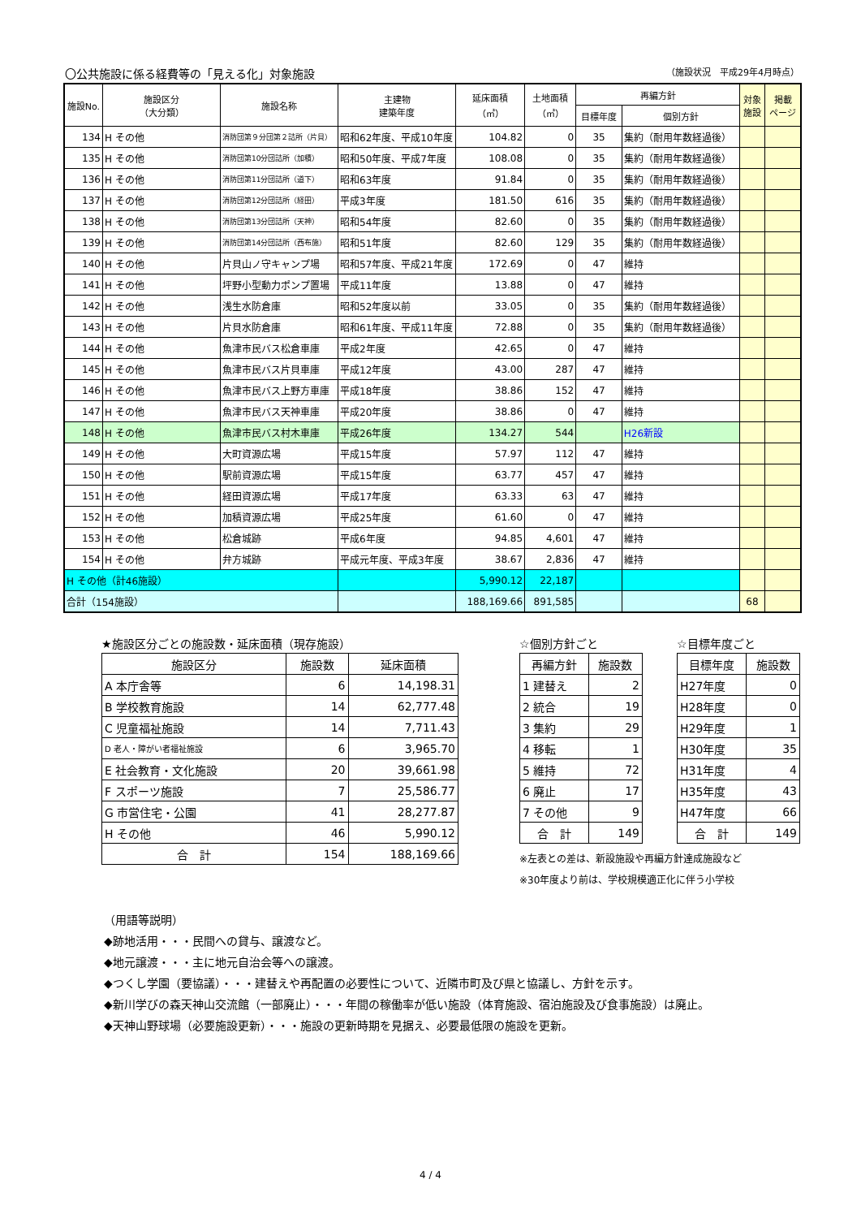〇公共施設に係る経費等の「見える化」対象施設 （施設状況　平成29年4月時点）
| 施設No. | 施設区分 （大分類） | 施設名称 | 主建物 建築年度 | 延床面積 （㎡） | 土地面積 （㎡） | 再編方針 | | 対象 施設 | 掲載 ページ |
| --- | --- | --- | --- | --- | --- | --- | --- | --- | --- |
| | | | | | | 目標年度 | 個別方針 | | |
| 134 | H その他 | 消防団第９分団第２詰所（片貝） | 昭和62年度、平成10年度 | 104.82 | 0 | 35 | 集約（耐用年数経過後） | | |
| 135 | H その他 | 消防団第10分団詰所（加積） | 昭和50年度、平成7年度 | 108.08 | 0 | 35 | 集約（耐用年数経過後） | | |
| 136 | H その他 | 消防団第11分団詰所（道下） | 昭和63年度 | 91.84 | 0 | 35 | 集約（耐用年数経過後） | | |
| 137 | H その他 | 消防団第12分団詰所（経田） | 平成3年度 | 181.50 | 616 | 35 | 集約（耐用年数経過後） | | |
| 138 | H その他 | 消防団第13分団詰所（天神） | 昭和54年度 | 82.60 | 0 | 35 | 集約（耐用年数経過後） | | |
| 139 | H その他 | 消防団第14分団詰所（西布施） | 昭和51年度 | 82.60 | 129 | 35 | 集約（耐用年数経過後） | | |
| 140 | H その他 | 片貝山ノ守キャンプ場 | 昭和57年度、平成21年度 | 172.69 | 0 | 47 | 維持 | | |
| 141 | H その他 | 坪野小型動力ポンプ置場 | 平成11年度 | 13.88 | 0 | 47 | 維持 | | |
| 142 | H その他 | 浅生水防倉庫 | 昭和52年度以前 | 33.05 | 0 | 35 | 集約（耐用年数経過後） | | |
| 143 | H その他 | 片貝水防倉庫 | 昭和61年度、平成11年度 | 72.88 | 0 | 35 | 集約（耐用年数経過後） | | |
| 144 | H その他 | 魚津市民バス松倉車庫 | 平成2年度 | 42.65 | 0 | 47 | 維持 | | |
| 145 | H その他 | 魚津市民バス片貝車庫 | 平成12年度 | 43.00 | 287 | 47 | 維持 | | |
| 146 | H その他 | 魚津市民バス上野方車庫 | 平成18年度 | 38.86 | 152 | 47 | 維持 | | |
| 147 | H その他 | 魚津市民バス天神車庫 | 平成20年度 | 38.86 | 0 | 47 | 維持 | | |
| 148 | H その他 | 魚津市民バス村木車庫 | 平成26年度 | 134.27 | 544 | | H26新設 | | |
| 149 | H その他 | 大町資源広場 | 平成15年度 | 57.97 | 112 | 47 | 維持 | | |
| 150 | H その他 | 駅前資源広場 | 平成15年度 | 63.77 | 457 | 47 | 維持 | | |
| 151 | H その他 | 経田資源広場 | 平成17年度 | 63.33 | 63 | 47 | 維持 | | |
| 152 | H その他 | 加積資源広場 | 平成25年度 | 61.60 | 0 | 47 | 維持 | | |
| 153 | H その他 | 松倉城跡 | 平成6年度 | 94.85 | 4,601 | 47 | 維持 | | |
| 154 | H その他 | 弁方城跡 | 平成元年度、平成3年度 | 38.67 | 2,836 | 47 | 維持 | | |
| H その他（計46施設） | | | | 5,990.12 | 22,187 | | | | |
| 合計（154施設） | | | | 188,169.66 | 891,585 | | | 68 | |
★施設区分ごとの施設数・延床面積（現存施設）
| 施設区分 | 施設数 | 延床面積 |
| --- | --- | --- |
| A 本庁舎等 | 6 | 14,198.31 |
| B 学校教育施設 | 14 | 62,777.48 |
| C 児童福祉施設 | 14 | 7,711.43 |
| D 老人・障がい者福祉施設 | 6 | 3,965.70 |
| E 社会教育・文化施設 | 20 | 39,661.98 |
| F スポーツ施設 | 7 | 25,586.77 |
| G 市営住宅・公園 | 41 | 28,277.87 |
| H その他 | 46 | 5,990.12 |
| 合 計 | 154 | 188,169.66 |
☆個別方針ごと
| 再編方針 | 施設数 |
| --- | --- |
| 1 建替え | 2 |
| 2 統合 | 19 |
| 3 集約 | 29 |
| 4 移転 | 1 |
| 5 維持 | 72 |
| 6 廃止 | 17 |
| 7 その他 | 9 |
| 合 計 | 149 |
※左表との差は、新設施設や再編方針達成施設など
※30年度より前は、学校規模適正化に伴う小学校
☆目標年度ごと
| 目標年度 | 施設数 |
| --- | --- |
| H27年度 | 0 |
| H28年度 | 0 |
| H29年度 | 1 |
| H30年度 | 35 |
| H31年度 | 4 |
| H35年度 | 43 |
| H47年度 | 66 |
| 合 計 | 149 |
（用語等説明）
◆跡地活用・・・民間への貸与、譲渡など。
◆地元譲渡・・・主に地元自治会等への譲渡。
◆つくし学園（要協議）・・・建替えや再配置の必要性について、近隣市町及び県と協議し、方針を示す。
◆新川学びの森天神山交流館（一部廃止）・・・年間の稼働率が低い施設（体育施設、宿泊施設及び食事施設）は廃止。
◆天神山野球場（必要施設更新）・・・施設の更新時期を見据え、必要最低限の施設を更新。
4 / 4